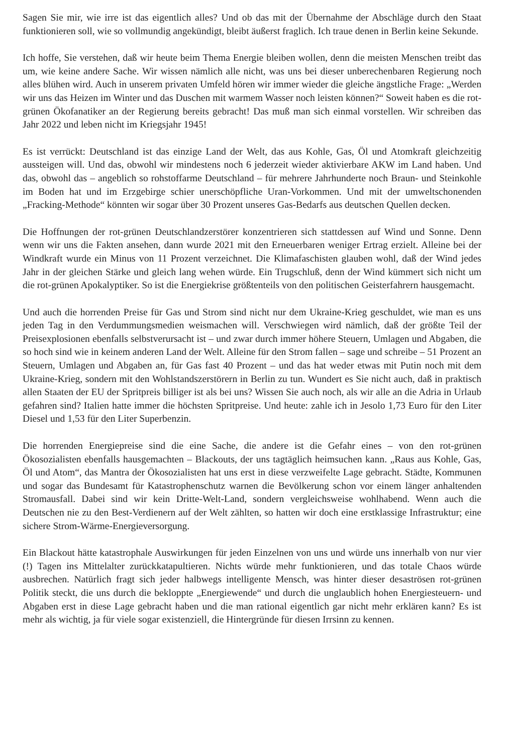Sagen Sie mir, wie irre ist das eigentlich alles? Und ob das mit der Übernahme der Abschläge durch den Staat funktionieren soll, wie so vollmundig angekündigt, bleibt äußerst fraglich. Ich traue denen in Berlin keine Sekunde.
Ich hoffe, Sie verstehen, daß wir heute beim Thema Energie bleiben wollen, denn die meisten Menschen treibt das um, wie keine andere Sache. Wir wissen nämlich alle nicht, was uns bei dieser unberechenbaren Regierung noch alles blühen wird. Auch in unserem privaten Umfeld hören wir immer wieder die gleiche ängstliche Frage: „Werden wir uns das Heizen im Winter und das Duschen mit warmem Wasser noch leisten können?“ Soweit haben es die rot-grünen Ökofanatiker an der Regierung bereits gebracht! Das muß man sich einmal vorstellen. Wir schreiben das Jahr 2022 und leben nicht im Kriegsjahr 1945!
Es ist verrückt: Deutschland ist das einzige Land der Welt, das aus Kohle, Gas, Öl und Atomkraft gleichzeitig aussteigen will. Und das, obwohl wir mindestens noch 6 jederzeit wieder aktivierbare AKW im Land haben. Und das, obwohl das – angeblich so rohstoffarme Deutschland – für mehrere Jahrhunderte noch Braun- und Steinkohle im Boden hat und im Erzgebirge schier unerschöpfliche Uran-Vorkommen. Und mit der umweltschonenden „Fracking-Methode“ könnten wir sogar über 30 Prozent unseres Gas-Bedarfs aus deutschen Quellen decken.
Die Hoffnungen der rot-grünen Deutschlandzerstörer konzentrieren sich stattdessen auf Wind und Sonne. Denn wenn wir uns die Fakten ansehen, dann wurde 2021 mit den Erneuerbaren weniger Ertrag erzielt. Alleine bei der Windkraft wurde ein Minus von 11 Prozent verzeichnet. Die Klimafaschisten glauben wohl, daß der Wind jedes Jahr in der gleichen Stärke und gleich lang wehen würde. Ein Trugschluß, denn der Wind kümmert sich nicht um die rot-grünen Apokalyptiker. So ist die Energiekrise größtenteils von den politischen Geisterfahrern hausgemacht.
Und auch die horrenden Preise für Gas und Strom sind nicht nur dem Ukraine-Krieg geschuldet, wie man es uns jeden Tag in den Verdummungsmedien weismachen will. Verschwiegen wird nämlich, daß der größte Teil der Preisexplosionen ebenfalls selbstverursacht ist – und zwar durch immer höhere Steuern, Umlagen und Abgaben, die so hoch sind wie in keinem anderen Land der Welt. Alleine für den Strom fallen – sage und schreibe – 51 Prozent an Steuern, Umlagen und Abgaben an, für Gas fast 40 Prozent – und das hat weder etwas mit Putin noch mit dem Ukraine-Krieg, sondern mit den Wohlstandszerstörern in Berlin zu tun. Wundert es Sie nicht auch, daß in praktisch allen Staaten der EU der Spritpreis billiger ist als bei uns? Wissen Sie auch noch, als wir alle an die Adria in Urlaub gefahren sind? Italien hatte immer die höchsten Spritpreise. Und heute: zahle ich in Jesolo 1,73 Euro für den Liter Diesel und 1,53 für den Liter Superbenzin.
Die horrenden Energiepreise sind die eine Sache, die andere ist die Gefahr eines – von den rot-grünen Ökosozialisten ebenfalls hausgemachten – Blackouts, der uns tagtäglich heimsuchen kann. „Raus aus Kohle, Gas, Öl und Atom“, das Mantra der Ökosozialisten hat uns erst in diese verzweifelte Lage gebracht. Städte, Kommunen und sogar das Bundesamt für Katastrophenschutz warnen die Bevölkerung schon vor einem länger anhaltenden Stromausfall. Dabei sind wir kein Dritte-Welt-Land, sondern vergleichsweise wohlhabend. Wenn auch die Deutschen nie zu den Best-Verdienern auf der Welt zählten, so hatten wir doch eine erstklassige Infrastruktur; eine sichere Strom-Wärme-Energieversorgung.
Ein Blackout hätte katastrophale Auswirkungen für jeden Einzelnen von uns und würde uns innerhalb von nur vier (!) Tagen ins Mittelalter zurückkatapultieren. Nichts würde mehr funktionieren, und das totale Chaos würde ausbrechen. Natürlich fragt sich jeder halbwegs intelligente Mensch, was hinter dieser desaströsen rot-grünen Politik steckt, die uns durch die bekloppte „Energiewende“ und durch die unglaublich hohen Energiesteuern- und Abgaben erst in diese Lage gebracht haben und die man rational eigentlich gar nicht mehr erklären kann? Es ist mehr als wichtig, ja für viele sogar existenziell, die Hintergründe für diesen Irrsinn zu kennen.